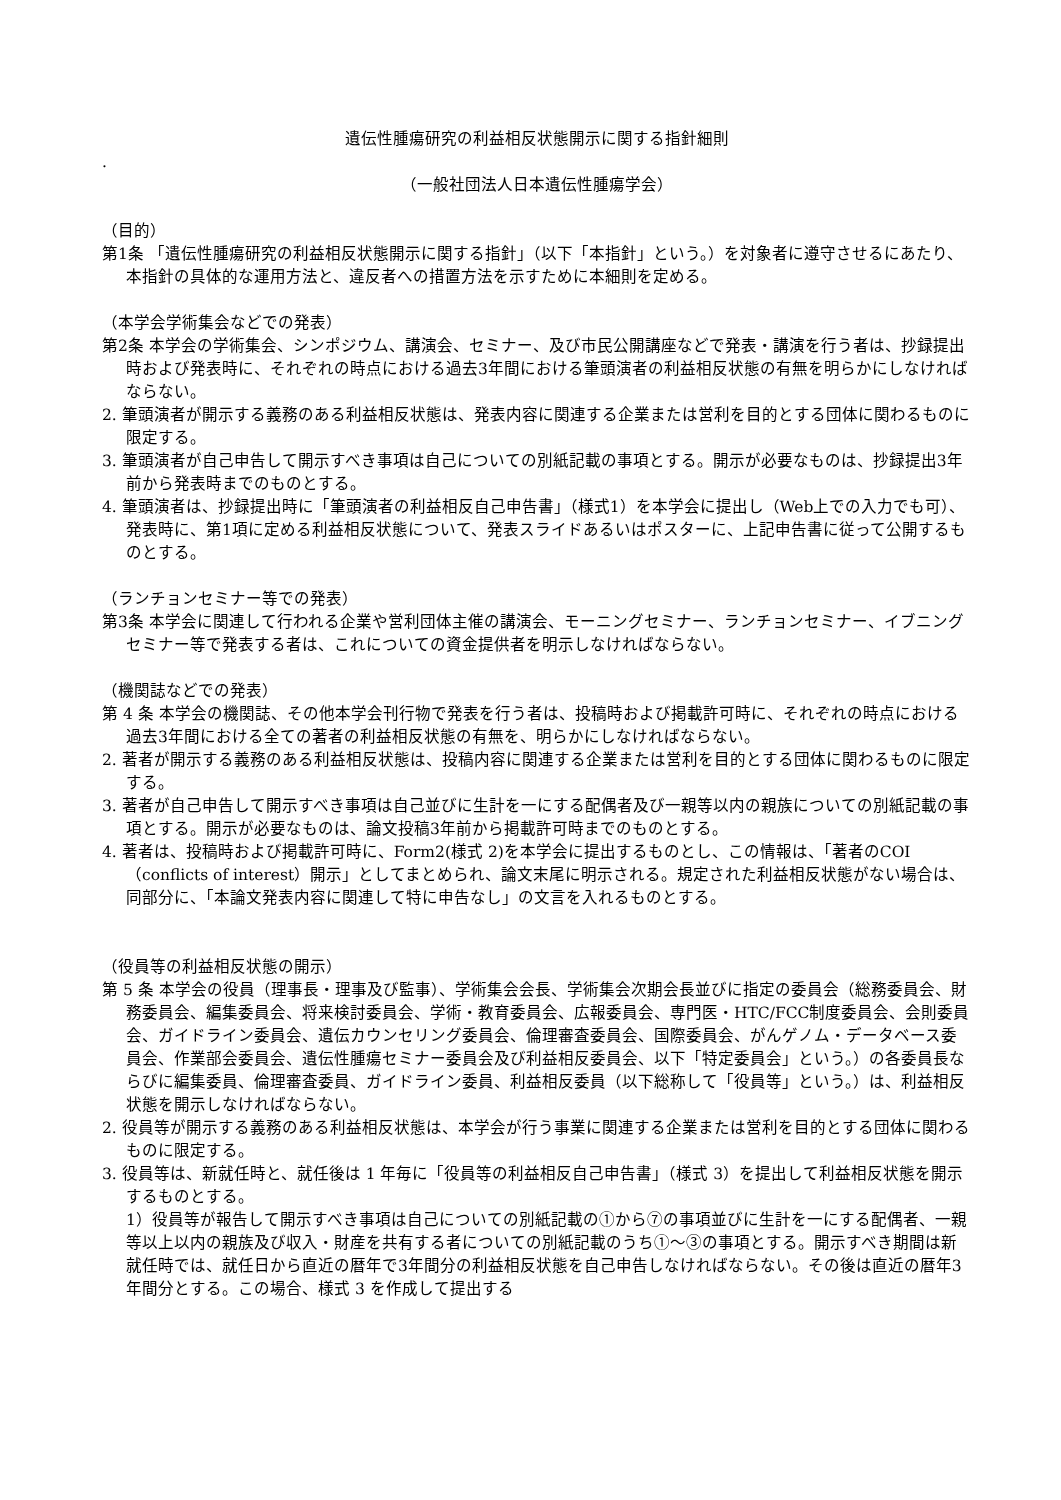遺伝性腫瘍研究の利益相反状態開示に関する指針細則
.
（一般社団法人日本遺伝性腫瘍学会）
（目的）
第1条 「遺伝性腫瘍研究の利益相反状態開示に関する指針」（以下「本指針」という。）を対象者に遵守させるにあたり、本指針の具体的な運用方法と、違反者への措置方法を示すために本細則を定める。
（本学会学術集会などでの発表）
第2条 本学会の学術集会、シンポジウム、講演会、セミナー、及び市民公開講座などで発表・講演を行う者は、抄録提出時および発表時に、それぞれの時点における過去3年間における筆頭演者の利益相反状態の有無を明らかにしなければならない。
2. 筆頭演者が開示する義務のある利益相反状態は、発表内容に関連する企業または営利を目的とする団体に関わるものに限定する。
3. 筆頭演者が自己申告して開示すべき事項は自己についての別紙記載の事項とする。開示が必要なものは、抄録提出3年前から発表時までのものとする。
4. 筆頭演者は、抄録提出時に「筆頭演者の利益相反自己申告書」（様式1）を本学会に提出し（Web上での入力でも可）、発表時に、第1項に定める利益相反状態について、発表スライドあるいはポスターに、上記申告書に従って公開するものとする。
（ランチョンセミナー等での発表）
第3条 本学会に関連して行われる企業や営利団体主催の講演会、モーニングセミナー、ランチョンセミナー、イブニングセミナー等で発表する者は、これについての資金提供者を明示しなければならない。
（機関誌などでの発表）
第 4 条 本学会の機関誌、その他本学会刊行物で発表を行う者は、投稿時および掲載許可時に、それぞれの時点における過去3年間における全ての著者の利益相反状態の有無を、明らかにしなければならない。
2. 著者が開示する義務のある利益相反状態は、投稿内容に関連する企業または営利を目的とする団体に関わるものに限定する。
3. 著者が自己申告して開示すべき事項は自己並びに生計を一にする配偶者及び一親等以内の親族についての別紙記載の事項とする。開示が必要なものは、論文投稿3年前から掲載許可時までのものとする。
4. 著者は、投稿時および掲載許可時に、Form2(様式 2)を本学会に提出するものとし、この情報は、「著者のCOI（conflicts of interest）開示」としてまとめられ、論文末尾に明示される。規定された利益相反状態がない場合は、同部分に、「本論文発表内容に関連して特に申告なし」の文言を入れるものとする。
（役員等の利益相反状態の開示）
第 5 条 本学会の役員（理事長・理事及び監事）、学術集会会長、学術集会次期会長並びに指定の委員会（総務委員会、財務委員会、編集委員会、将来検討委員会、学術・教育委員会、広報委員会、専門医・HTC/FCC制度委員会、会則委員会、ガイドライン委員会、遺伝カウンセリング委員会、倫理審査委員会、国際委員会、がんゲノム・データベース委員会、作業部会委員会、遺伝性腫瘍セミナー委員会及び利益相反委員会、以下「特定委員会」という。）の各委員長ならびに編集委員、倫理審査委員、ガイドライン委員、利益相反委員（以下総称して「役員等」という。）は、利益相反状態を開示しなければならない。
2. 役員等が開示する義務のある利益相反状態は、本学会が行う事業に関連する企業または営利を目的とする団体に関わるものに限定する。
3. 役員等は、新就任時と、就任後は 1 年毎に「役員等の利益相反自己申告書」（様式 3）を提出して利益相反状態を開示するものとする。
1）役員等が報告して開示すべき事項は自己についての別紙記載の①から⑦の事項並びに生計を一にする配偶者、一親等以上以内の親族及び収入・財産を共有する者についての別紙記載のうち①～③の事項とする。開示すべき期間は新就任時では、就任日から直近の暦年で3年間分の利益相反状態を自己申告しなければならない。その後は直近の暦年3年間分とする。この場合、様式 3 を作成して提出する